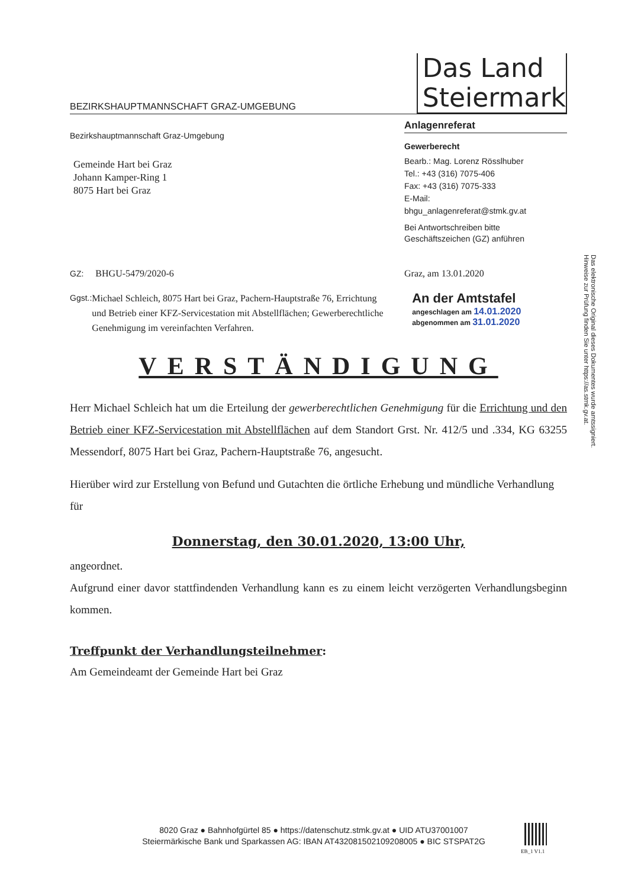BEZIRKSHAUPTMANNSCHAFT GRAZ-UMGEBUNG
Das Land
Steiermark
Bezirkshauptmannschaft Graz-Umgebung
Gemeinde Hart bei Graz
Johann Kamper-Ring 1
8075 Hart bei Graz
Anlagenreferat
Gewerberecht
Bearb.: Mag. Lorenz Rösslhuber
Tel.: +43 (316) 7075-406
Fax: +43 (316) 7075-333
E-Mail:
bhgu_anlagenreferat@stmk.gv.at
Bei Antwortschreiben bitte
Geschäftszeichen (GZ) anführen
GZ: BHGU-5479/2020-6 Graz, am 13.01.2020
Ggst.: Michael Schleich, 8075 Hart bei Graz, Pachern-Hauptstraße 76, Errichtung und Betrieb einer KFZ-Servicestation mit Abstellflächen; Gewerberechtliche Genehmigung im vereinfachten Verfahren.
An der Amtstafel
angeschlagen am 14.01.2020
abgenommen am 31.01.2020
VERSTÄNDIGUNG
Herr Michael Schleich hat um die Erteilung der gewerberechtlichen Genehmigung für die Errichtung und den Betrieb einer KFZ-Servicestation mit Abstellflächen auf dem Standort Grst. Nr. 412/5 und .334, KG 63255 Messendorf, 8075 Hart bei Graz, Pachern-Hauptstraße 76, angesucht.
Hierüber wird zur Erstellung von Befund und Gutachten die örtliche Erhebung und mündliche Verhandlung für
Donnerstag, den 30.01.2020, 13:00 Uhr,
angeordnet.
Aufgrund einer davor stattfindenden Verhandlung kann es zu einem leicht verzögerten Verhandlungsbeginn kommen.
Treffpunkt der Verhandlungsteilnehmer:
Am Gemeindeamt der Gemeinde Hart bei Graz
Das elektronische Original dieses Dokumentes wurde amtssigniert.
Hinweise zur Prüfung finden Sie unter https://as.stmk.gv.at.
8020 Graz ● Bahnhofgürtel 85 ● https://datenschutz.stmk.gv.at ● UID ATU37001007
Steiermärkische Bank und Sparkassen AG: IBAN AT432081502109208005 ● BIC STSPAT2G
EB_1 V1.1